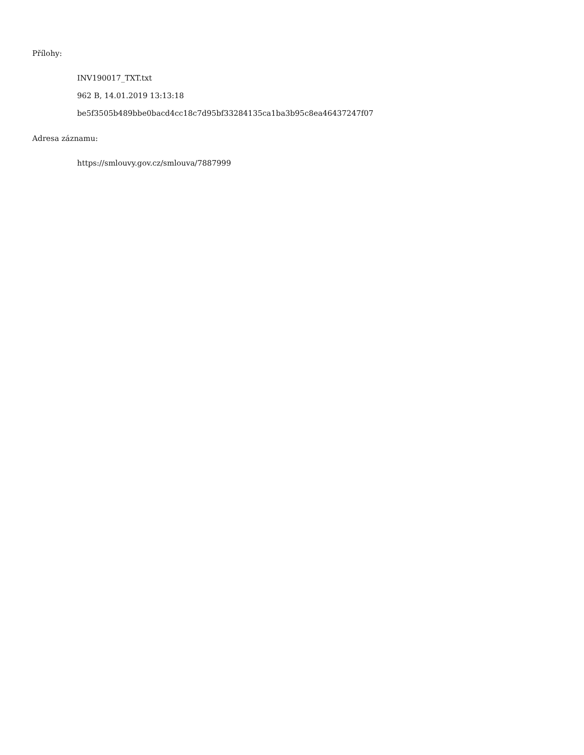Přílohy:
INV190017_TXT.txt
962 B, 14.01.2019 13:13:18
be5f3505b489bbe0bacd4cc18c7d95bf33284135ca1ba3b95c8ea46437247f07
Adresa záznamu:
https://smlouvy.gov.cz/smlouva/7887999